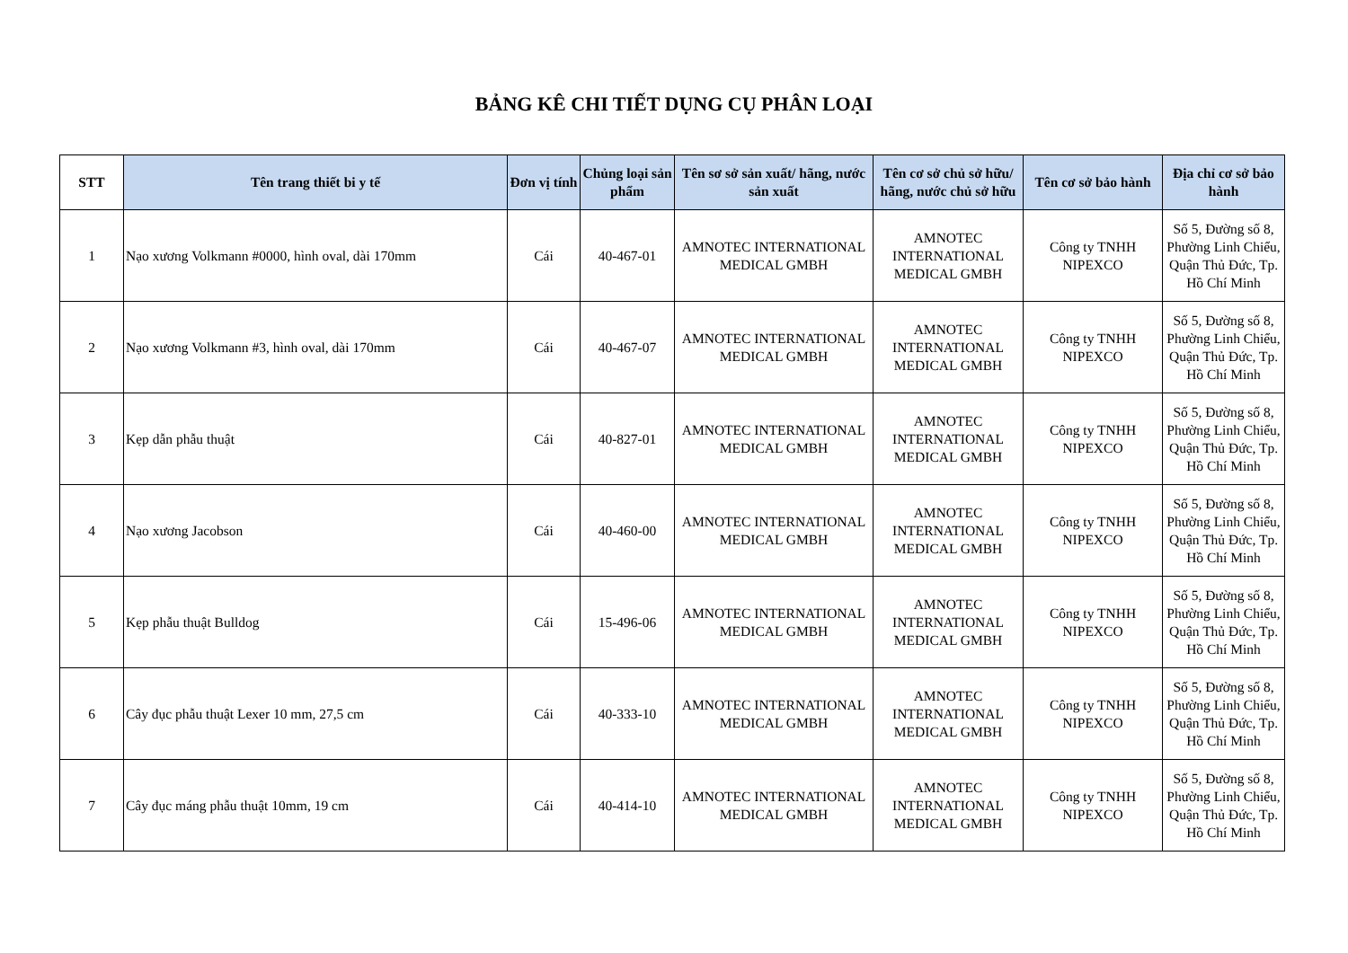BẢNG KÊ CHI TIẾT DỤNG CỤ PHÂN LOẠI
| STT | Tên trang thiết bi y tế | Đơn vị tính | Chủng loại sản phẩm | Tên sơ sở sản xuất/ hãng, nước sản xuất | Tên cơ sở chủ sở hữu/ hãng, nước chủ sở hữu | Tên cơ sở bảo hành | Địa chỉ cơ sở bảo hành |
| --- | --- | --- | --- | --- | --- | --- | --- |
| 1 | Nạo xương Volkmann #0000, hình oval, dài 170mm | Cái | 40-467-01 | AMNOTEC INTERNATIONAL MEDICAL GMBH | AMNOTEC INTERNATIONAL MEDICAL GMBH | Công ty TNHH NIPEXCO | Số 5, Đường số 8, Phường Linh Chiểu, Quận Thủ Đức, Tp. Hồ Chí Minh |
| 2 | Nạo xương Volkmann #3, hình oval, dài 170mm | Cái | 40-467-07 | AMNOTEC INTERNATIONAL MEDICAL GMBH | AMNOTEC INTERNATIONAL MEDICAL GMBH | Công ty TNHH NIPEXCO | Số 5, Đường số 8, Phường Linh Chiểu, Quận Thủ Đức, Tp. Hồ Chí Minh |
| 3 | Kẹp dẫn phẫu thuật | Cái | 40-827-01 | AMNOTEC INTERNATIONAL MEDICAL GMBH | AMNOTEC INTERNATIONAL MEDICAL GMBH | Công ty TNHH NIPEXCO | Số 5, Đường số 8, Phường Linh Chiểu, Quận Thủ Đức, Tp. Hồ Chí Minh |
| 4 | Nạo xương Jacobson | Cái | 40-460-00 | AMNOTEC INTERNATIONAL MEDICAL GMBH | AMNOTEC INTERNATIONAL MEDICAL GMBH | Công ty TNHH NIPEXCO | Số 5, Đường số 8, Phường Linh Chiểu, Quận Thủ Đức, Tp. Hồ Chí Minh |
| 5 | Kẹp phẫu thuật Bulldog | Cái | 15-496-06 | AMNOTEC INTERNATIONAL MEDICAL GMBH | AMNOTEC INTERNATIONAL MEDICAL GMBH | Công ty TNHH NIPEXCO | Số 5, Đường số 8, Phường Linh Chiểu, Quận Thủ Đức, Tp. Hồ Chí Minh |
| 6 | Cây đục phẫu thuật Lexer 10 mm, 27,5 cm | Cái | 40-333-10 | AMNOTEC INTERNATIONAL MEDICAL GMBH | AMNOTEC INTERNATIONAL MEDICAL GMBH | Công ty TNHH NIPEXCO | Số 5, Đường số 8, Phường Linh Chiểu, Quận Thủ Đức, Tp. Hồ Chí Minh |
| 7 | Cây đục máng phẫu thuật 10mm, 19 cm | Cái | 40-414-10 | AMNOTEC INTERNATIONAL MEDICAL GMBH | AMNOTEC INTERNATIONAL MEDICAL GMBH | Công ty TNHH NIPEXCO | Số 5, Đường số 8, Phường Linh Chiểu, Quận Thủ Đức, Tp. Hồ Chí Minh |